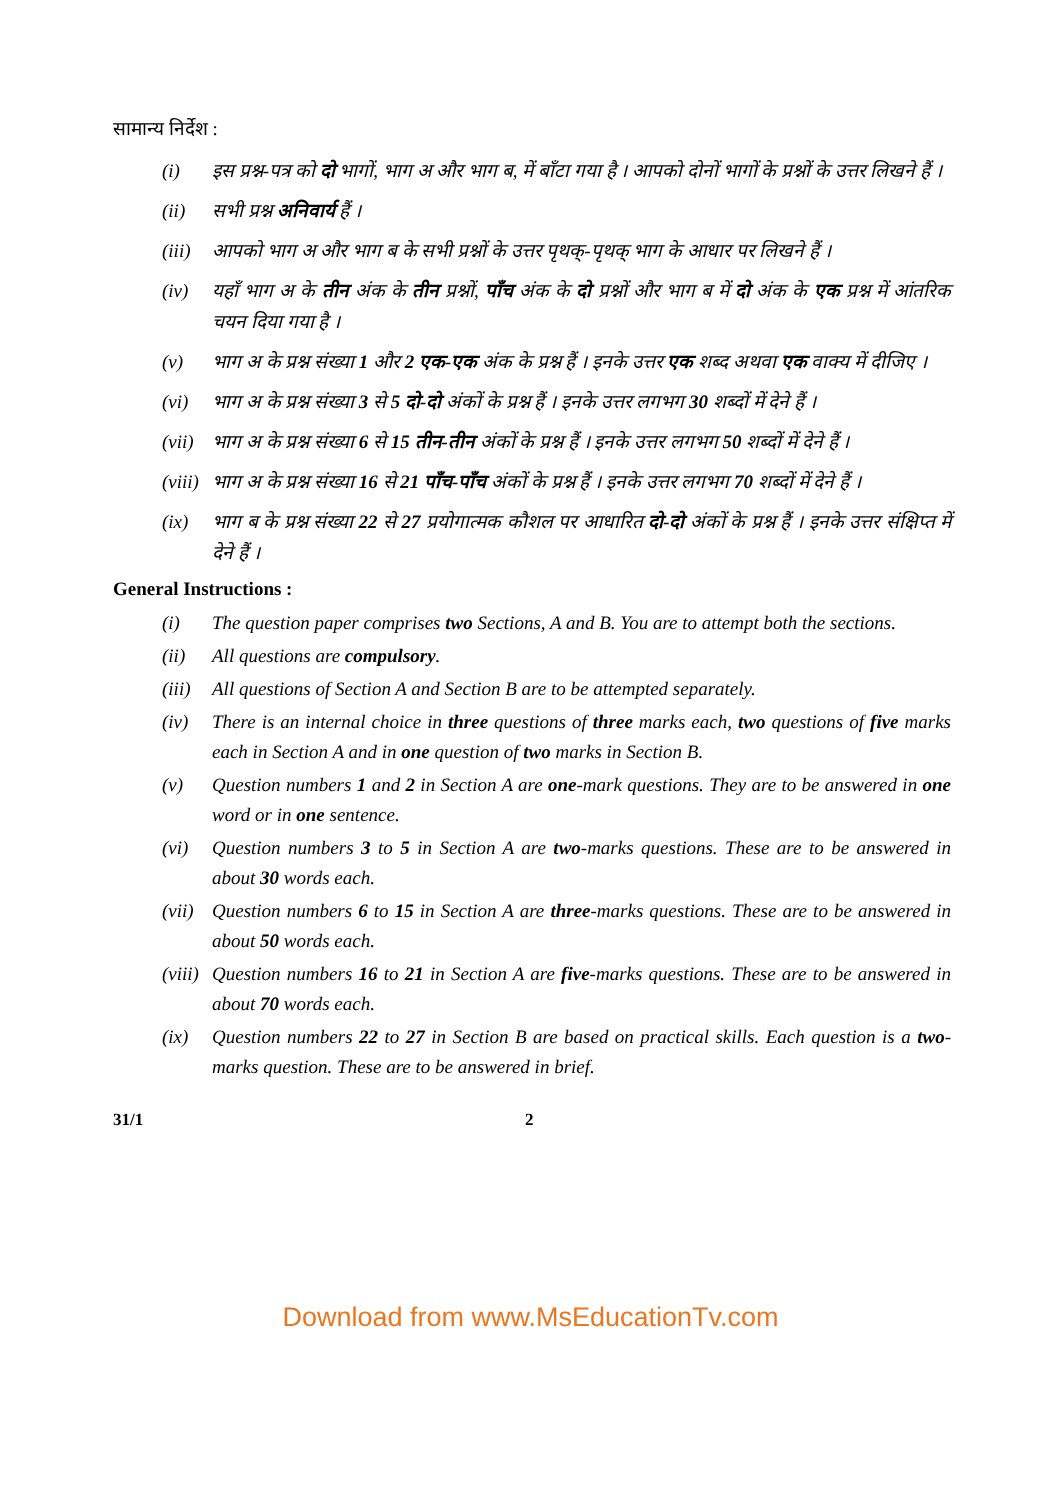सामान्य निर्देश :
(i) इस प्रश्न-पत्र को दो भागों, भाग अ और भाग ब, में बाँटा गया है । आपको दोनों भागों के प्रश्नों के उत्तर लिखने हैं ।
(ii) सभी प्रश्न अनिवार्य हैं ।
(iii) आपको भाग अ और भाग ब के सभी प्रश्नों के उत्तर पृथक्-पृथक् भाग के आधार पर लिखने हैं ।
(iv) यहाँ भाग अ के तीन अंक के तीन प्रश्नों, पाँच अंक के दो प्रश्नों और भाग ब में दो अंक के एक प्रश्न में आंतरिक चयन दिया गया है ।
(v) भाग अ के प्रश्न संख्या 1 और 2 एक-एक अंक के प्रश्न हैं । इनके उत्तर एक शब्द अथवा एक वाक्य में दीजिए ।
(vi) भाग अ के प्रश्न संख्या 3 से 5 दो-दो अंकों के प्रश्न हैं । इनके उत्तर लगभग 30 शब्दों में देने हैं ।
(vii) भाग अ के प्रश्न संख्या 6 से 15 तीन-तीन अंकों के प्रश्न हैं । इनके उत्तर लगभग 50 शब्दों में देने हैं ।
(viii) भाग अ के प्रश्न संख्या 16 से 21 पाँच-पाँच अंकों के प्रश्न हैं । इनके उत्तर लगभग 70 शब्दों में देने हैं ।
(ix) भाग ब के प्रश्न संख्या 22 से 27 प्रयोगात्मक कौशल पर आधारित दो-दो अंकों के प्रश्न हैं । इनके उत्तर संक्षिप्त में देने हैं ।
General Instructions :
(i) The question paper comprises two Sections, A and B. You are to attempt both the sections.
(ii) All questions are compulsory.
(iii) All questions of Section A and Section B are to be attempted separately.
(iv) There is an internal choice in three questions of three marks each, two questions of five marks each in Section A and in one question of two marks in Section B.
(v) Question numbers 1 and 2 in Section A are one-mark questions. They are to be answered in one word or in one sentence.
(vi) Question numbers 3 to 5 in Section A are two-marks questions. These are to be answered in about 30 words each.
(vii) Question numbers 6 to 15 in Section A are three-marks questions. These are to be answered in about 50 words each.
(viii) Question numbers 16 to 21 in Section A are five-marks questions. These are to be answered in about 70 words each.
(ix) Question numbers 22 to 27 in Section B are based on practical skills. Each question is a two-marks question. These are to be answered in brief.
31/1 2
Download from www.MsEducationTv.com